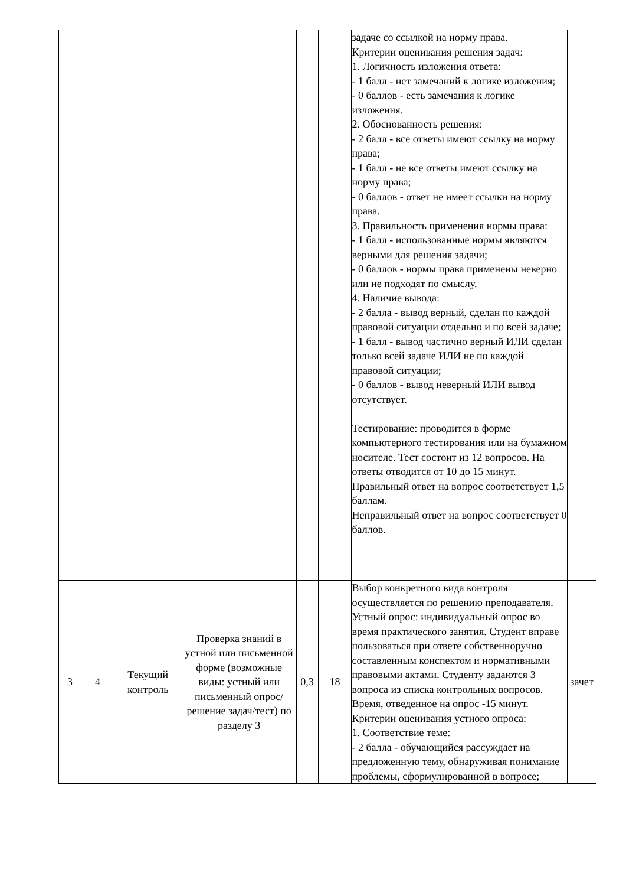| | | | | | | задаче со ссылкой на норму права. Критерии оценивания решения задач: 1. Логичность изложения ответа: - 1 балл - нет замечаний к логике изложения; - 0 баллов - есть замечания к логике изложения. 2. Обоснованность решения: - 2 балл - все ответы имеют ссылку на норму права; - 1 балл - не все ответы имеют ссылку на норму права; - 0 баллов - ответ не имеет ссылки на норму права. 3. Правильность применения нормы права: - 1 балл - использованные нормы являются верными для решения задачи; - 0 баллов - нормы права применены неверно или не подходят по смыслу. 4. Наличие вывода: - 2 балла - вывод верный, сделан по каждой правовой ситуации отдельно и по всей задаче; - 1 балл - вывод частично верный ИЛИ сделан только всей задаче ИЛИ не по каждой правовой ситуации; - 0 баллов - вывод неверный ИЛИ вывод отсутствует. Тестирование: проводится в форме компьютерного тестирования или на бумажном носителе. Тест состоит из 12 вопросов. На ответы отводится от 10 до 15 минут. Правильный ответ на вопрос соответствует 1,5 баллам. Неправильный ответ на вопрос соответствует 0 баллов. | |
| 3 | 4 | Текущий контроль | Проверка знаний в устной или письменной форме (возможные виды: устный или письменный опрос/решение задач/тест) по разделу 3 | 0,3 | 18 | Выбор конкретного вида контроля осуществляется по решению преподавателя. Устный опрос: индивидуальный опрос во время практического занятия. Студент вправе пользоваться при ответе собственноручно составленным конспектом и нормативными правовыми актами. Студенту задаются 3 вопроса из списка контрольных вопросов. Время, отведенное на опрос -15 минут. Критерии оценивания устного опроса: 1. Соответствие теме: - 2 балла - обучающийся рассуждает на предложенную тему, обнаруживая понимание проблемы, сформулированной в вопросе; | зачет |